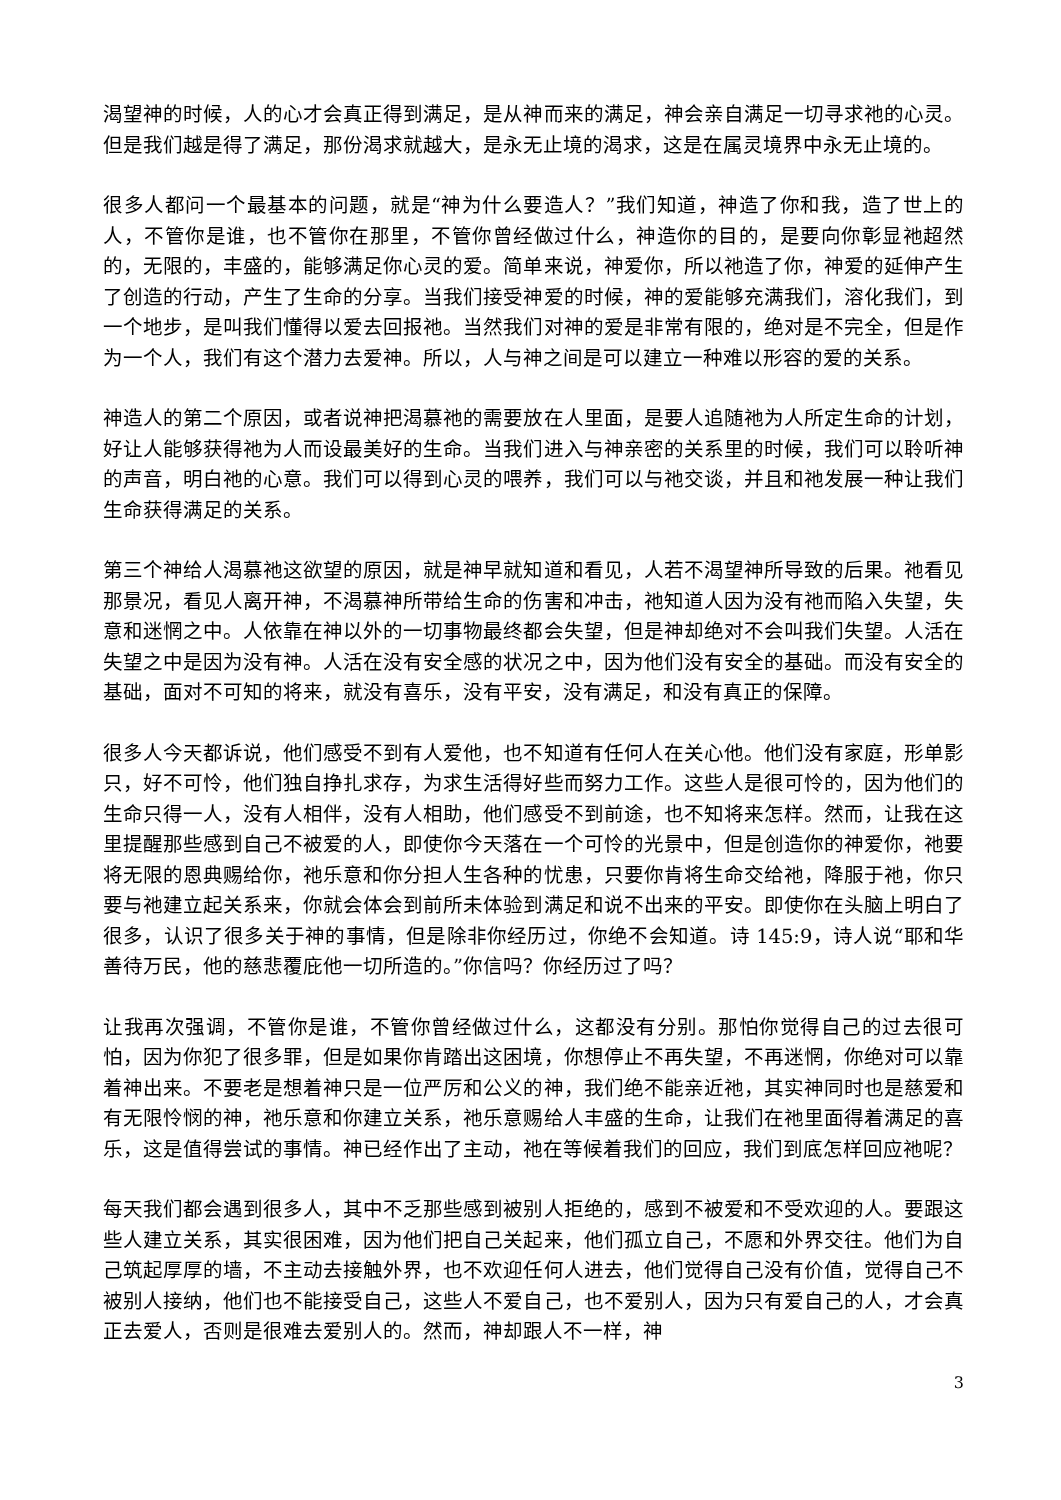渴望神的时候，人的心才会真正得到满足，是从神而来的满足，神会亲自满足一切寻求祂的心灵。但是我们越是得了满足，那份渴求就越大，是永无止境的渴求，这是在属灵境界中永无止境的。
很多人都问一个最基本的问题，就是“神为什么要造人？”我们知道，神造了你和我，造了世上的人，不管你是谁，也不管你在那里，不管你曾经做过什么，神造你的目的，是要向你彰显祂超然的，无限的，丰盛的，能够满足你心灵的爱。简单来说，神爱你，所以祂造了你，神爱的延伸产生了创造的行动，产生了生命的分享。当我们接受神爱的时候，神的爱能够充满我们，溶化我们，到一个地步，是叫我们懂得以爱去回报祂。当然我们对神的爱是非常有限的，绝对是不完全，但是作为一个人，我们有这个潜力去爱神。所以，人与神之间是可以建立一种难以形容的爱的关系。
神造人的第二个原因，或者说神把渴慕祂的需要放在人里面，是要人追随祂为人所定生命的计划，好让人能够获得祂为人而设最美好的生命。当我们进入与神亲密的关系里的时候，我们可以聆听神的声音，明白祂的心意。我们可以得到心灵的喂养，我们可以与祂交谈，并且和祂发展一种让我们生命获得满足的关系。
第三个神给人渴慕祂这欲望的原因，就是神早就知道和看见，人若不渴望神所导致的后果。祂看见那景况，看见人离开神，不渴慕神所带给生命的伤害和冲击，祂知道人因为没有祂而陷入失望，失意和迷惘之中。人依靠在神以外的一切事物最终都会失望，但是神却绝对不会叫我们失望。人活在失望之中是因为没有神。人活在没有安全感的状况之中，因为他们没有安全的基础。而没有安全的基础，面对不可知的将来，就没有喜乐，没有平安，没有满足，和没有真正的保障。
很多人今天都诉说，他们感受不到有人爱他，也不知道有任何人在关心他。他们没有家庭，形单影只，好不可怜，他们独自挣扎求存，为求生活得好些而努力工作。这些人是很可怜的，因为他们的生命只得一人，没有人相伴，没有人相助，他们感受不到前途，也不知将来怎样。然而，让我在这里提醒那些感到自己不被爱的人，即使你今天落在一个可怜的光景中，但是创造你的神爱你，祂要将无限的恩典赐给你，祂乐意和你分担人生各种的忧患，只要你肯将生命交给祂，降服于祂，你只要与祂建立起关系来，你就会体会到前所未体验到满足和说不出来的平安。即使你在头脑上明白了很多，认识了很多关于神的事情，但是除非你经历过，你绝不会知道。诗 145:9，诗人说“耶和华善待万民，他的慈悲覆庇他一切所造的。”你信吗？你经历过了吗？
让我再次强调，不管你是谁，不管你曾经做过什么，这都没有分别。那怕你觉得自己的过去很可怕，因为你犯了很多罪，但是如果你肯踏出这困境，你想停止不再失望，不再迷惘，你绝对可以靠着神出来。不要老是想着神只是一位严厉和公义的神，我们绝不能亲近祂，其实神同时也是慈爱和有无限怜悯的神，祂乐意和你建立关系，祂乐意赐给人丰盛的生命，让我们在祂里面得着满足的喜乐，这是值得尝试的事情。神已经作出了主动，祂在等候着我们的回应，我们到底怎样回应祂呢？
每天我们都会遇到很多人，其中不乏那些感到被别人拒绝的，感到不被爱和不受欢迎的人。要跟这些人建立关系，其实很困难，因为他们把自己关起来，他们孤立自己，不愿和外界交往。他们为自己筑起厚厚的墙，不主动去接触外界，也不欢迎任何人进去，他们觉得自己没有价值，觉得自己不被别人接纳，他们也不能接受自己，这些人不爱自己，也不爱别人，因为只有爱自己的人，才会真正去爱人，否则是很难去爱别人的。然而，神却跟人不一样，神
3